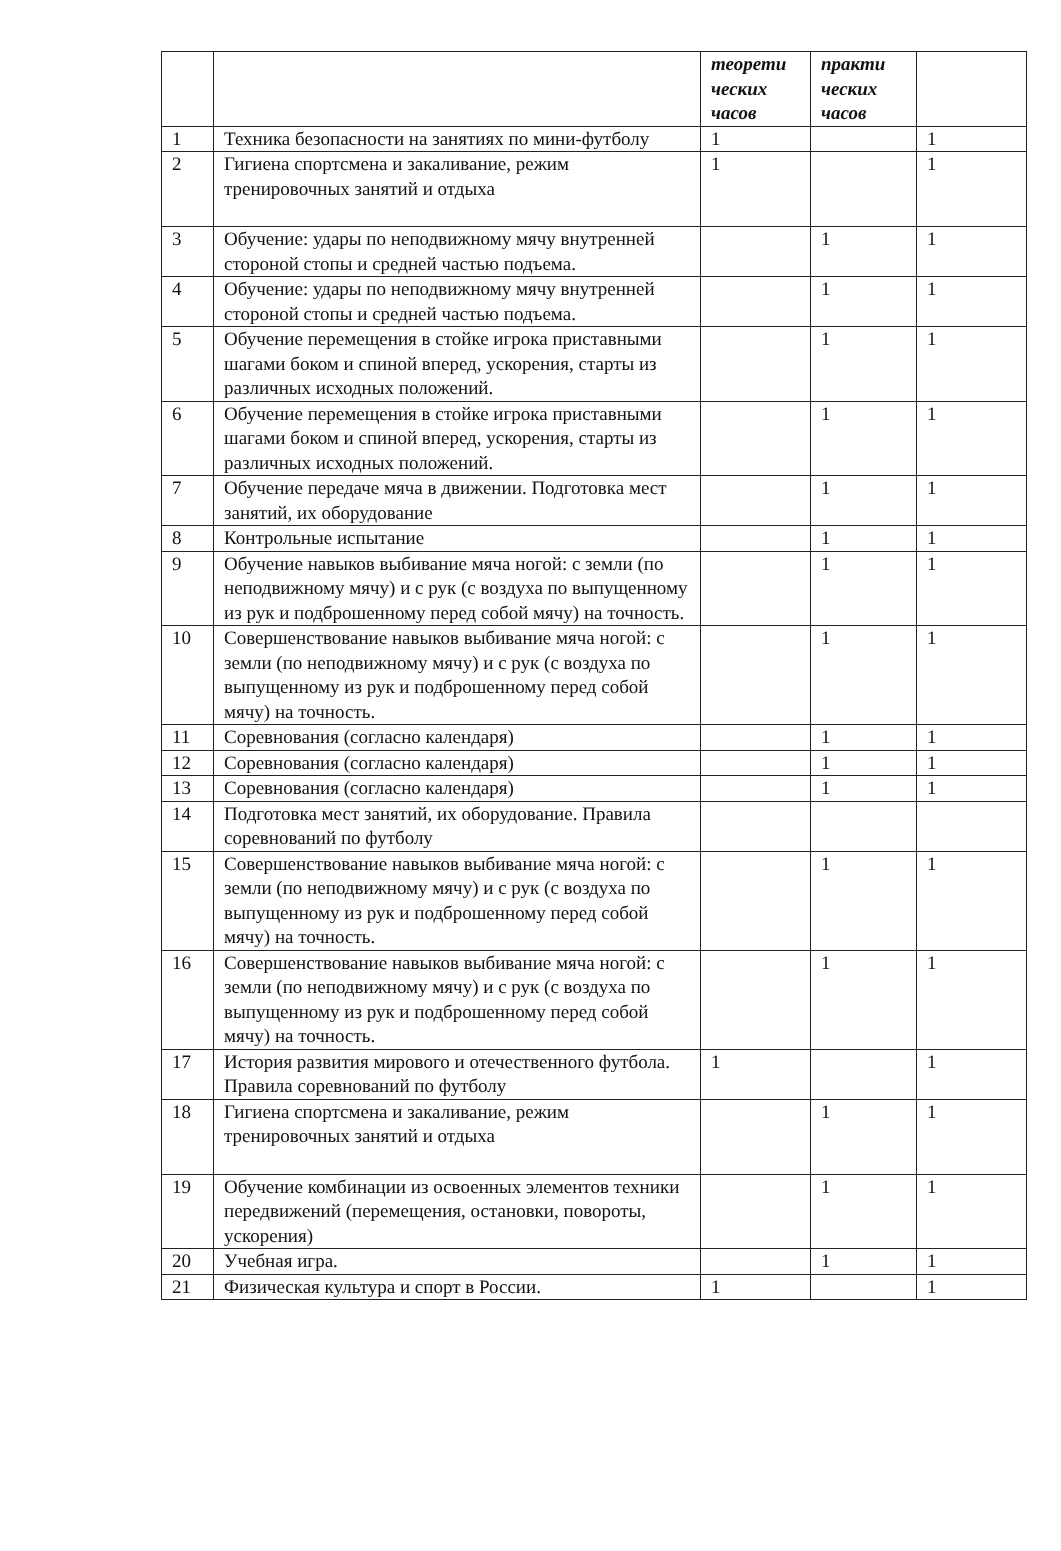| | | теорети ческих часов | практи ческих часов | |
| --- | --- | --- | --- | --- |
| 1 | Техника безопасности на занятиях по мини-футболу | 1 | | 1 |
| 2 | Гигиена спортсмена и закаливание, режим тренировочных занятий и отдыха | 1 | | 1 |
| 3 | Обучение: удары по неподвижному мячу внутренней стороной стопы и средней частью подъема. | | 1 | 1 |
| 4 | Обучение: удары по неподвижному мячу внутренней стороной стопы и средней частью подъема. | | 1 | 1 |
| 5 | Обучение перемещения в стойке игрока приставными шагами боком и спиной вперед, ускорения, старты из различных исходных положений. | | 1 | 1 |
| 6 | Обучение перемещения в стойке игрока приставными шагами боком и спиной вперед, ускорения, старты из различных исходных положений. | | 1 | 1 |
| 7 | Обучение передаче мяча в движении. Подготовка мест занятий, их оборудование | | 1 | 1 |
| 8 | Контрольные испытание | | 1 | 1 |
| 9 | Обучение навыков выбивание мяча ногой: с земли (по неподвижному мячу) и с рук (с воздуха по выпущенному из рук и подброшенному перед собой мячу) на точность. | | 1 | 1 |
| 10 | Совершенствование навыков выбивание мяча ногой: с земли (по неподвижному мячу) и с рук (с воздуха по выпущенному из рук и подброшенному перед собой мячу) на точность. | | 1 | 1 |
| 11 | Соревнования (согласно календаря) | | 1 | 1 |
| 12 | Соревнования (согласно календаря) | | 1 | 1 |
| 13 | Соревнования (согласно календаря) | | 1 | 1 |
| 14 | Подготовка мест занятий, их оборудование. Правила соревнований по футболу | | | |
| 15 | Совершенствование навыков выбивание мяча ногой: с земли (по неподвижному мячу) и с рук (с воздуха по выпущенному из рук и подброшенному перед собой мячу) на точность. | | 1 | 1 |
| 16 | Совершенствование навыков выбивание мяча ногой: с земли (по неподвижному мячу) и с рук (с воздуха по выпущенному из рук и подброшенному перед собой мячу) на точность. | | 1 | 1 |
| 17 | История развития мирового и отечественного футбола. Правила соревнований по футболу | 1 | | 1 |
| 18 | Гигиена спортсмена и закаливание, режим тренировочных занятий и отдыха | | 1 | 1 |
| 19 | Обучение комбинации из освоенных элементов техники передвижений (перемещения, остановки, повороты, ускорения) | | 1 | 1 |
| 20 | Учебная игра. | | 1 | 1 |
| 21 | Физическая культура и спорт в России. | 1 | | 1 |